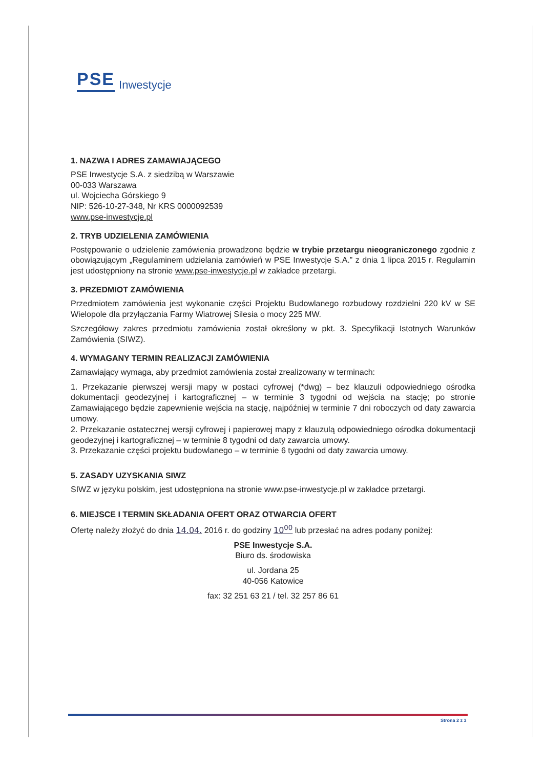PSE Inwestycje
1. NAZWA I ADRES ZAMAWIAJĄCEGO
PSE Inwestycje S.A. z siedzibą w Warszawie
00-033 Warszawa
ul. Wojciecha Górskiego 9
NIP: 526-10-27-348, Nr KRS 0000092539
www.pse-inwestycje.pl
2. TRYB UDZIELENIA ZAMÓWIENIA
Postępowanie o udzielenie zamówienia prowadzone będzie w trybie przetargu nieograniczonego zgodnie z obowiązującym „Regulaminem udzielania zamówień w PSE Inwestycje S.A.” z dnia 1 lipca 2015 r. Regulamin jest udostępniony na stronie www.pse-inwestycje.pl w zakładce przetargi.
3. PRZEDMIOT ZAMÓWIENIA
Przedmiotem zamówienia jest wykonanie części Projektu Budowlanego rozbudowy rozdzielni 220 kV w SE Wielopole dla przyłączania Farmy Wiatrowej Silesia o mocy 225 MW.
Szczegółowy zakres przedmiotu zamówienia został określony w pkt. 3. Specyfikacji Istotnych Warunków Zamówienia (SIWZ).
4. WYMAGANY TERMIN REALIZACJI ZAMÓWIENIA
Zamawiający wymaga, aby przedmiot zamówienia został zrealizowany w terminach:
1. Przekazanie pierwszej wersji mapy w postaci cyfrowej (*dwg) – bez klauzuli odpowiedniego ośrodka dokumentacji geodezyjnej i kartograficznej – w terminie 3 tygodni od wejścia na stację; po stronie Zamawiającego będzie zapewnienie wejścia na stację, najpóźniej w terminie 7 dni roboczych od daty zawarcia umowy.
2. Przekazanie ostatecznej wersji cyfrowej i papierowej mapy z klauzulą odpowiedniego ośrodka dokumentacji geodezyjnej i kartograficznej – w terminie 8 tygodni od daty zawarcia umowy.
3. Przekazanie części projektu budowlanego – w terminie 6 tygodni od daty zawarcia umowy.
5. ZASADY UZYSKANIA SIWZ
SIWZ w języku polskim, jest udostępniona na stronie www.pse-inwestycje.pl w zakładce przetargi.
6. MIEJSCE I TERMIN SKŁADANIA OFERT ORAZ OTWARCIA OFERT
Ofertę należy złożyć do dnia 14.04. 2016 r. do godziny 10<sup>00</sup> lub przesłać na adres podany poniżej:
PSE Inwestycje S.A.
Biuro ds. środowiska
ul. Jordana 25
40-056 Katowice
fax: 32 251 63 21 / tel. 32 257 86 61
Strona 2 z 3